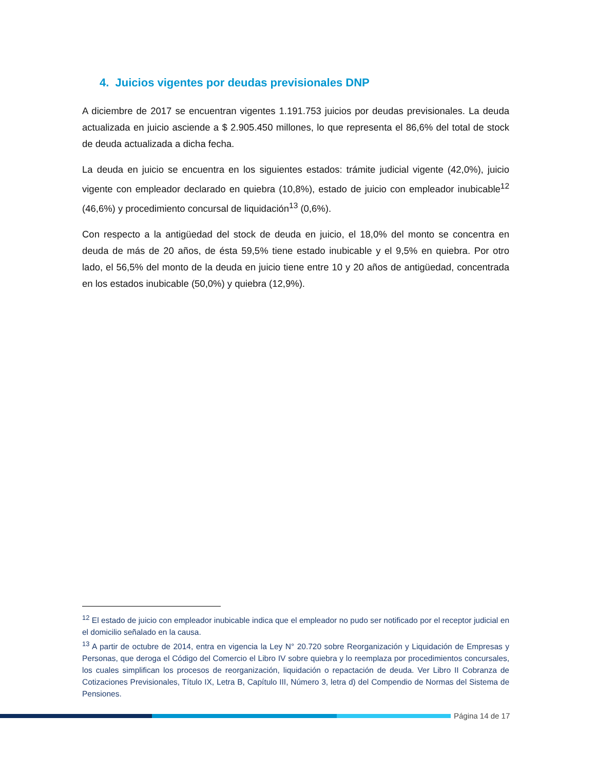4. Juicios vigentes por deudas previsionales DNP
A diciembre de 2017 se encuentran vigentes 1.191.753 juicios por deudas previsionales. La deuda actualizada en juicio asciende a $ 2.905.450 millones, lo que representa el 86,6% del total de stock de deuda actualizada a dicha fecha.
La deuda en juicio se encuentra en los siguientes estados: trámite judicial vigente (42,0%), juicio vigente con empleador declarado en quiebra (10,8%), estado de juicio con empleador inubicable<sup>12</sup> (46,6%) y procedimiento concursal de liquidación<sup>13</sup> (0,6%).
Con respecto a la antigüedad del stock de deuda en juicio, el 18,0% del monto se concentra en deuda de más de 20 años, de ésta 59,5% tiene estado inubicable y el 9,5% en quiebra. Por otro lado, el 56,5% del monto de la deuda en juicio tiene entre 10 y 20 años de antigüedad, concentrada en los estados inubicable (50,0%) y quiebra (12,9%).
<sup>12</sup> El estado de juicio con empleador inubicable indica que el empleador no pudo ser notificado por el receptor judicial en el domicilio señalado en la causa.
<sup>13</sup> A partir de octubre de 2014, entra en vigencia la Ley N° 20.720 sobre Reorganización y Liquidación de Empresas y Personas, que deroga el Código del Comercio el Libro IV sobre quiebra y lo reemplaza por procedimientos concursales, los cuales simplifican los procesos de reorganización, liquidación o repactación de deuda. Ver Libro II Cobranza de Cotizaciones Previsionales, Título IX, Letra B, Capítulo III, Número 3, letra d) del Compendio de Normas del Sistema de Pensiones.
Página 14 de 17